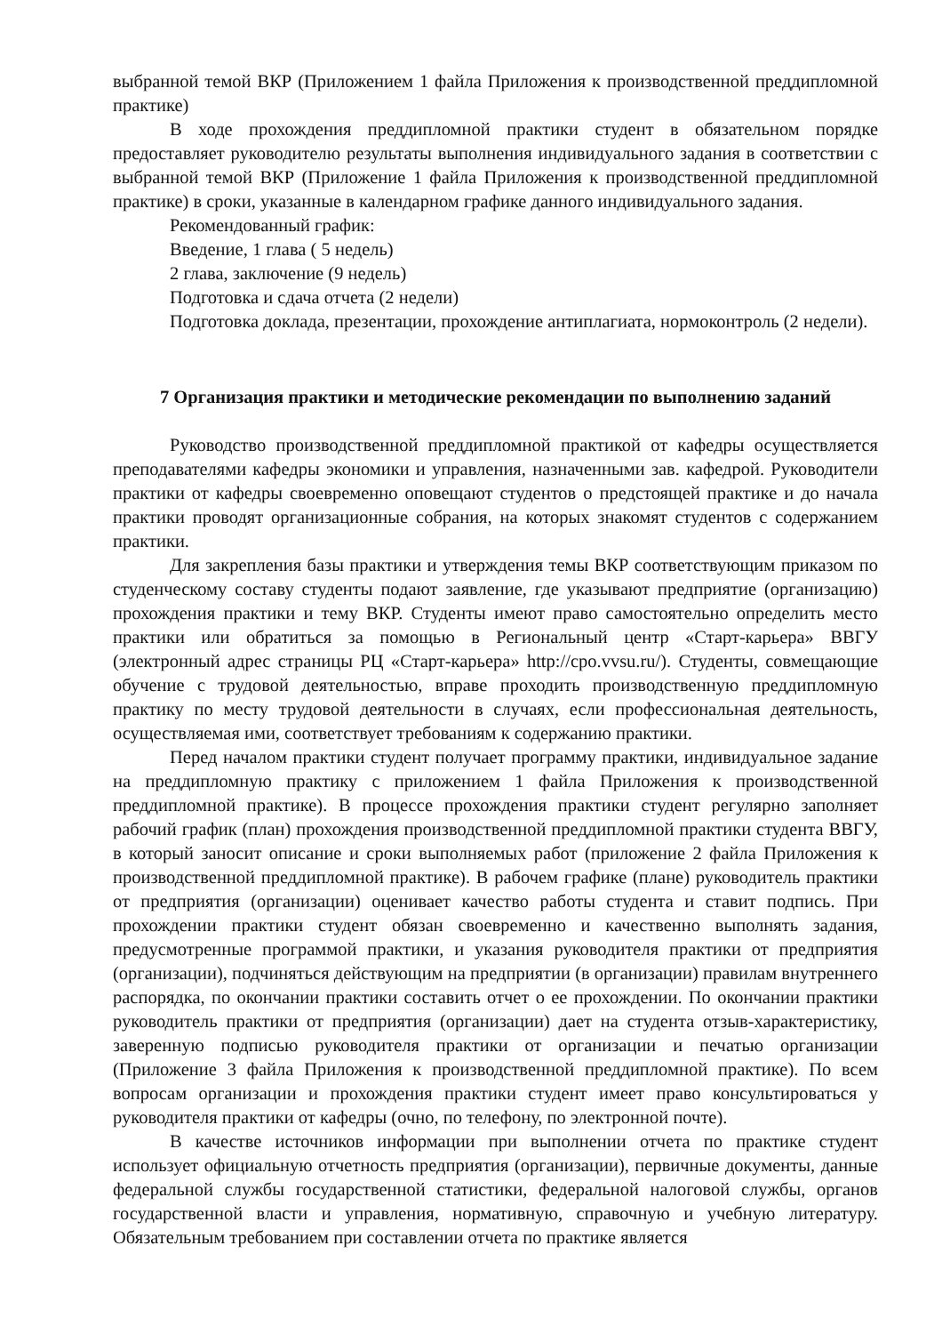выбранной темой ВКР (Приложением 1 файла Приложения к производственной преддипломной практике)
В ходе прохождения преддипломной практики студент в обязательном порядке предоставляет руководителю результаты выполнения индивидуального задания в соответствии с выбранной темой ВКР (Приложение 1 файла Приложения к производственной преддипломной практике) в сроки, указанные в календарном графике данного индивидуального задания.
Рекомендованный график:
Введение, 1 глава ( 5 недель)
2 глава, заключение (9 недель)
Подготовка и сдача отчета (2 недели)
Подготовка доклада, презентации, прохождение антиплагиата, нормоконтроль (2 недели).
7 Организация практики и методические рекомендации по выполнению заданий
Руководство производственной преддипломной практикой от кафедры осуществляется преподавателями кафедры экономики и управления, назначенными зав. кафедрой. Руководители практики от кафедры своевременно оповещают студентов о предстоящей практике и до начала практики проводят организационные собрания, на которых знакомят студентов с содержанием практики.
Для закрепления базы практики и утверждения темы ВКР соответствующим приказом по студенческому составу студенты подают заявление, где указывают предприятие (организацию) прохождения практики и тему ВКР. Студенты имеют право самостоятельно определить место практики или обратиться за помощью в Региональный центр «Старт-карьера» ВВГУ (электронный адрес страницы РЦ «Старт-карьера» http://cpo.vvsu.ru/). Студенты, совмещающие обучение с трудовой деятельностью, вправе проходить производственную преддипломную практику по месту трудовой деятельности в случаях, если профессиональная деятельность, осуществляемая ими, соответствует требованиям к содержанию практики.
Перед началом практики студент получает программу практики, индивидуальное задание на преддипломную практику с приложением 1 файла Приложения к производственной преддипломной практике). В процессе прохождения практики студент регулярно заполняет рабочий график (план) прохождения производственной преддипломной практики студента ВВГУ, в который заносит описание и сроки выполняемых работ (приложение 2 файла Приложения к производственной преддипломной практике). В рабочем графике (плане) руководитель практики от предприятия (организации) оценивает качество работы студента и ставит подпись. При прохождении практики студент обязан своевременно и качественно выполнять задания, предусмотренные программой практики, и указания руководителя практики от предприятия (организации), подчиняться действующим на предприятии (в организации) правилам внутреннего распорядка, по окончании практики составить отчет о ее прохождении. По окончании практики руководитель практики от предприятия (организации) дает на студента отзыв-характеристику, заверенную подписью руководителя практики от организации и печатью организации (Приложение 3 файла Приложения к производственной преддипломной практике). По всем вопросам организации и прохождения практики студент имеет право консультироваться у руководителя практики от кафедры (очно, по телефону, по электронной почте).
В качестве источников информации при выполнении отчета по практике студент использует официальную отчетность предприятия (организации), первичные документы, данные федеральной службы государственной статистики, федеральной налоговой службы, органов государственной власти и управления, нормативную, справочную и учебную литературу. Обязательным требованием при составлении отчета по практике является